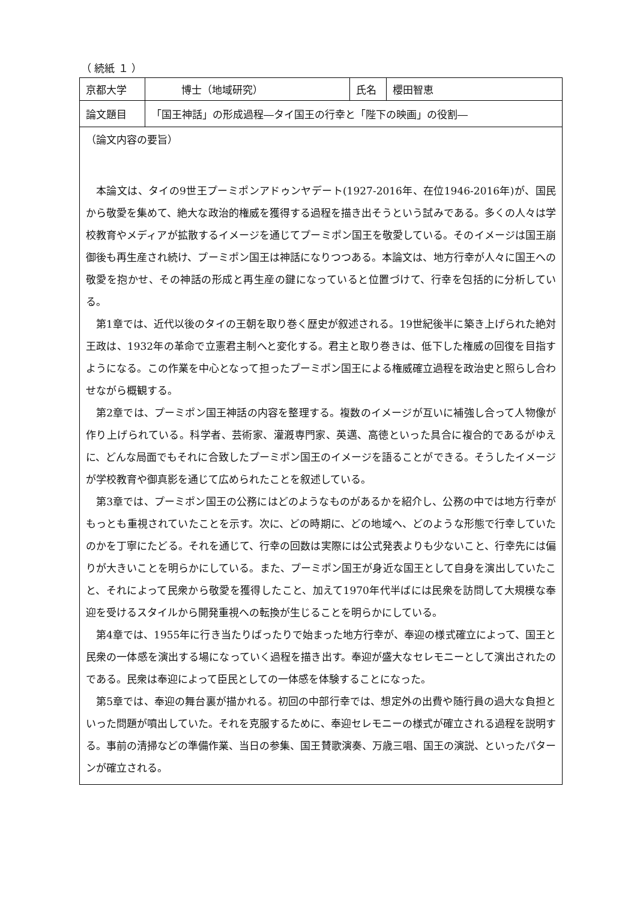（ 続紙 １ ）
| 京都大学 | 博士（地域研究） | 氏名 | 櫻田智恵 |
| 論文題目 | 「国王神話」の形成過程―タイ国王の行幸と「陛下の映画」の役割― | | |
| （論文内容の要旨） 本論文は、タイの9世王プーミポンアドゥンヤデート(1927-2016年、在位1946-2016年)が、国民から敬愛を集めて、絶大な政治的権威を獲得する過程を描き出そうという試みである。多くの人々は学校教育やメディアが拡散するイメージを通じてプーミポン国王を敬愛している。そのイメージは国王崩御後も再生産され続け、プーミポン国王は神話になりつつある。本論文は、地方行幸が人々に国王への敬愛を抱かせ、その神話の形成と再生産の鍵になっていると位置づけて、行幸を包括的に分析している。 第1章では、近代以後のタイの王朝を取り巻く歴史が叙述される。19世紀後半に築き上げられた絶対王政は、1932年の革命で立憲君主制へと変化する。君主と取り巻きは、低下した権威の回復を目指すようになる。この作業を中心となって担ったプーミポン国王による権威確立過程を政治史と照らし合わせながら概観する。 第2章では、プーミポン国王神話の内容を整理する。複数のイメージが互いに補強し合って人物像が作り上げられている。科学者、芸術家、灌漑専門家、英邁、高徳といった具合に複合的であるがゆえに、どんな局面でもそれに合致したプーミポン国王のイメージを語ることができる。そうしたイメージが学校教育や御真影を通じて広められたことを叙述している。 第3章では、プーミポン国王の公務にはどのようなものがあるかを紹介し、公務の中では地方行幸がもっとも重視されていたことを示す。次に、どの時期に、どの地域へ、どのような形態で行幸していたのかを丁寧にたどる。それを通じて、行幸の回数は実際には公式発表よりも少ないこと、行幸先には偏りが大きいことを明らかにしている。また、プーミポン国王が身近な国王として自身を演出していたこと、それによって民衆から敬愛を獲得したこと、加えて1970年代半ばには民衆を訪問して大規模な奉迎を受けるスタイルから開発重視への転換が生じることを明らかにしている。 第4章では、1955年に行き当たりばったりで始まった地方行幸が、奉迎の様式確立によって、国王と民衆の一体感を演出する場になっていく過程を描き出す。奉迎が盛大なセレモニーとして演出されたのである。民衆は奉迎によって臣民としての一体感を体験することになった。 第5章では、奉迎の舞台裏が描かれる。初回の中部行幸では、想定外の出費や随行員の過大な負担といった問題が噴出していた。それを克服するために、奉迎セレモニーの様式が確立される過程を説明する。事前の清掃などの準備作業、当日の参集、国王賛歌演奏、万歳三唱、国王の演説、といったパターンが確立される。 | | | |